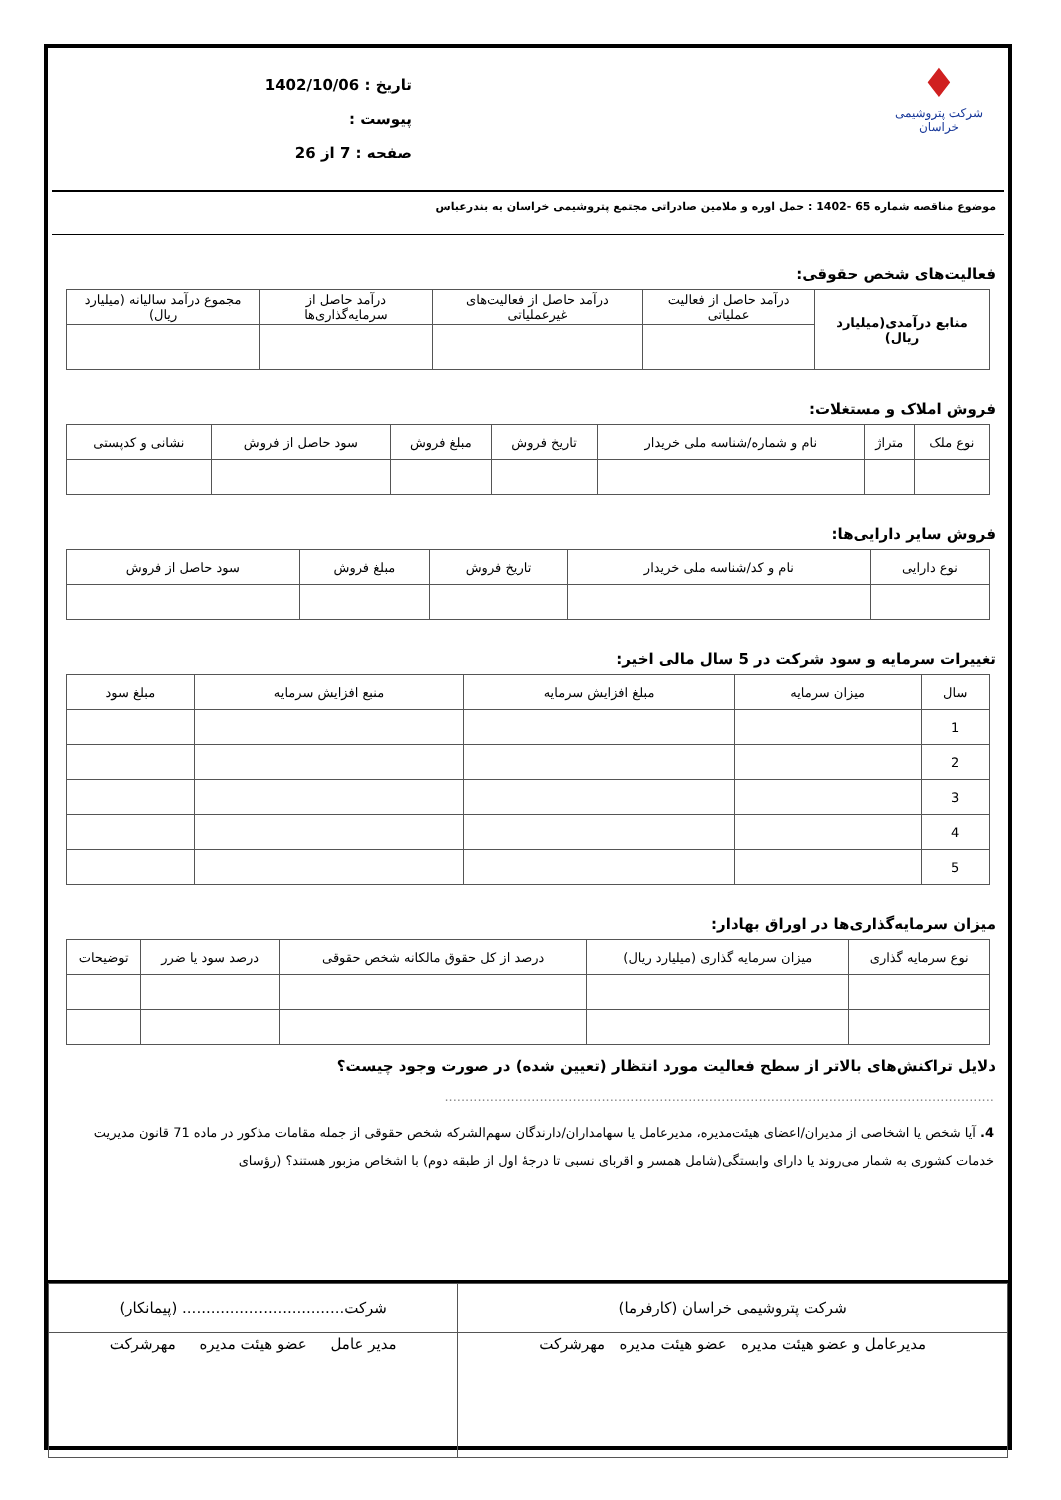♦
شرکت پتروشیمی خراسان
تاریخ : 1402/10/06
پیوست :
صفحه : 7 از 26
موضوع مناقصه شماره 65 -1402 : حمل اوره و ملامین صادراتی مجتمع پتروشیمی خراسان به بندرعباس
فعالیت‌های شخص حقوقی:
| منابع درآمدی(میلیارد ریال) | درآمد حاصل از فعالیت عملیاتی | درآمد حاصل از فعالیت‌های غیرعملیاتی | درآمد حاصل از سرمایه‌گذاری‌ها | مجموع درآمد سالیانه (میلیارد ریال) |
| --- | --- | --- | --- | --- |
فروش املاک و مستغلات:
| نوع ملک | متراژ | نام و شماره/شناسه ملی خریدار | تاریخ فروش | مبلغ فروش | سود حاصل از فروش | نشانی و کدپستی |
| --- | --- | --- | --- | --- | --- | --- |
فروش سایر دارایی‌ها:
| نوع دارایی | نام و کد/شناسه ملی خریدار | تاریخ فروش | مبلغ فروش | سود حاصل از فروش |
| --- | --- | --- | --- | --- |
تغییرات سرمایه و سود شرکت در 5 سال مالی اخیر:
| سال | میزان سرمایه | مبلغ افزایش سرمایه | منبع افزایش سرمایه | مبلغ سود |
| --- | --- | --- | --- | --- |
| 1 | | | | |
| 2 | | | | |
| 3 | | | | |
| 4 | | | | |
| 5 | | | | |
میزان سرمایه‌گذاری‌ها در اوراق بهادار:
| نوع سرمایه گذاری | میزان سرمایه گذاری (میلیارد ریال) | درصد از کل حقوق مالکانه شخص حقوقی | درصد سود یا ضرر | توضیحات |
| --- | --- | --- | --- | --- |
دلایل تراکنش‌های بالاتر از سطح فعالیت مورد انتظار (تعیین شده) در صورت وجود چیست؟
.....................................................................................................................................
4. آیا شخص یا اشخاصی از مدیران/اعضای هیئت‌مدیره، مدیرعامل یا سهامداران/دارندگان سهم‌الشرکه شخص حقوقی از جمله مقامات مذکور در ماده 71 قانون مدیریت خدمات کشوری به شمار می‌روند یا دارای وابستگی(شامل همسر و اقربای نسبی تا درجهٔ اول از طبقه دوم) با اشخاص مزبور هستند؟ (رؤسای
| شرکت پتروشیمی خراسان (کارفرما) | شرکت.................................. (پیمانکار) |
| مدیرعامل و عضو هیئت مدیره عضو هیئت مدیره مهرشرکت | مدیر عامل عضو هیئت مدیره مهرشرکت |